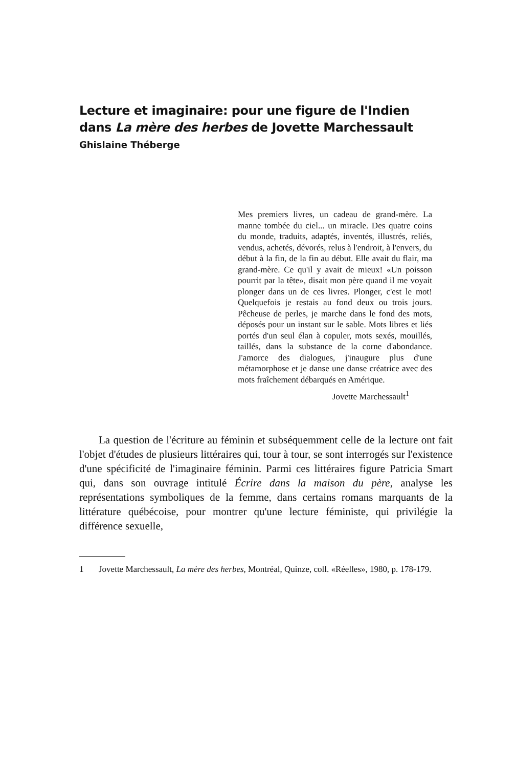Lecture et imaginaire: pour une figure de l'Indien
dans La mère des herbes de Jovette Marchessault
Ghislaine Théberge
Mes premiers livres, un cadeau de grand-mère. La manne tombée du ciel... un miracle. Des quatre coins du monde, traduits, adaptés, inventés, illustrés, reliés, vendus, achetés, dévorés, relus à l'endroit, à l'envers, du début à la fin, de la fin au début. Elle avait du flair, ma grand-mère. Ce qu'il y avait de mieux! «Un poisson pourrit par la tête», disait mon père quand il me voyait plonger dans un de ces livres. Plonger, c'est le mot! Quelquefois je restais au fond deux ou trois jours. Pêcheuse de perles, je marche dans le fond des mots, déposés pour un instant sur le sable. Mots libres et liés portés d'un seul élan à copuler, mots sexés, mouillés, taillés, dans la substance de la corne d'abondance. J'amorce des dialogues, j'inaugure plus d'une métamorphose et je danse une danse créatrice avec des mots fraîchement débarqués en Amérique.
Jovette Marchessault<sup>1</sup>
La question de l'écriture au féminin et subséquemment celle de la lecture ont fait l'objet d'études de plusieurs littéraires qui, tour à tour, se sont interrogés sur l'existence d'une spécificité de l'imaginaire féminin. Parmi ces littéraires figure Patricia Smart qui, dans son ouvrage intitulé Écrire dans la maison du père, analyse les représentations symboliques de la femme, dans certains romans marquants de la littérature québécoise, pour montrer qu'une lecture féministe, qui privilégie la différence sexuelle,
1 Jovette Marchessault, La mère des herbes, Montréal, Quinze, coll. «Réelles», 1980, p. 178-179.